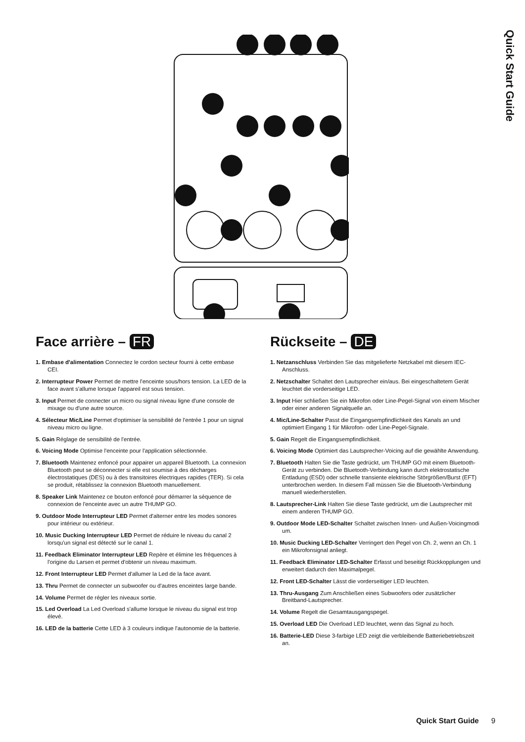Quick Start Guide
Face arrière – FR
1. Embase d'alimentation Connectez le cordon secteur fourni à cette embase CEI.
2. Interrupteur Power Permet de mettre l'enceinte sous/hors tension. La LED de la face avant s'allume lorsque l'appareil est sous tension.
3. Input Permet de connecter un micro ou signal niveau ligne d'une console de mixage ou d'une autre source.
4. Sélecteur Mic/Line Permet d'optimiser la sensibilité de l'entrée 1 pour un signal niveau micro ou ligne.
5. Gain Réglage de sensibilité de l'entrée.
6. Voicing Mode Optimise l'enceinte pour l'application sélectionnée.
7. Bluetooth Maintenez enfoncé pour appairer un appareil Bluetooth. La connexion Bluetooth peut se déconnecter si elle est soumise à des décharges électrostatiques (DES) ou à des transitoires électriques rapides (TER). Si cela se produit, rétablissez la connexion Bluetooth manuellement.
8. Speaker Link Maintenez ce bouton enfoncé pour démarrer la séquence de connexion de l'enceinte avec un autre THUMP GO.
9. Outdoor Mode Interrupteur LED Permet d'alterner entre les modes sonores pour intérieur ou extérieur.
10. Music Ducking Interrupteur LED Permet de réduire le niveau du canal 2 lorsqu'un signal est détecté sur le canal 1.
11. Feedback Eliminator Interrupteur LED Repère et élimine les fréquences à l'origine du Larsen et permet d'obtenir un niveau maximum.
12. Front Interrupteur LED Permet d'allumer la Led de la face avant.
13. Thru Permet de connecter un subwoofer ou d'autres enceintes large bande.
14. Volume Permet de régler les niveaux sortie.
15. Led Overload La Led Overload s'allume lorsque le niveau du signal est trop élevé.
16. LED de la batterie Cette LED à 3 couleurs indique l'autonomie de la batterie.
Rückseite – DE
1. Netzanschluss Verbinden Sie das mitgelieferte Netzkabel mit diesem IEC-Anschluss.
2. Netzschalter Schaltet den Lautsprecher ein/aus. Bei eingeschaltetem Gerät leuchtet die vorderseitige LED.
3. Input Hier schließen Sie ein Mikrofon oder Line-Pegel-Signal von einem Mischer oder einer anderen Signalquelle an.
4. Mic/Line-Schalter Passt die Eingangsempfindlichkeit des Kanals an und optimiert Eingang 1 für Mikrofon- oder Line-Pegel-Signale.
5. Gain Regelt die Eingangsempfindlichkeit.
6. Voicing Mode Optimiert das Lautsprecher-Voicing auf die gewählte Anwendung.
7. Bluetooth Halten Sie die Taste gedrückt, um THUMP GO mit einem Bluetooth-Gerät zu verbinden. Die Bluetooth-Verbindung kann durch elektrostatische Entladung (ESD) oder schnelle transiente elektrische Störgrößen/Burst (EFT) unterbrochen werden. In diesem Fall müssen Sie die Bluetooth-Verbindung manuell wiederherstellen.
8. Lautsprecher-Link Halten Sie diese Taste gedrückt, um die Lautsprecher mit einem anderen THUMP GO.
9. Outdoor Mode LED-Schalter Schaltet zwischen Innen- und Außen-Voicingmodi um.
10. Music Ducking LED-Schalter Verringert den Pegel von Ch. 2, wenn an Ch. 1 ein Mikrofonsignal anliegt.
11. Feedback Eliminator LED-Schalter Erfasst und beseitigt Rückkopplungen und erweitert dadurch den Maximalpegel.
12. Front LED-Schalter Lässt die vorderseitiger LED leuchten.
13. Thru-Ausgang Zum Anschließen eines Subwoofers oder zusätzlicher Breitband-Lautsprecher.
14. Volume Regelt die Gesamtausgangspegel.
15. Overload LED Die Overload LED leuchtet, wenn das Signal zu hoch.
16. Batterie-LED Diese 3-farbige LED zeigt die verbleibende Batteriebetriebszeit an.
Quick Start Guide 9